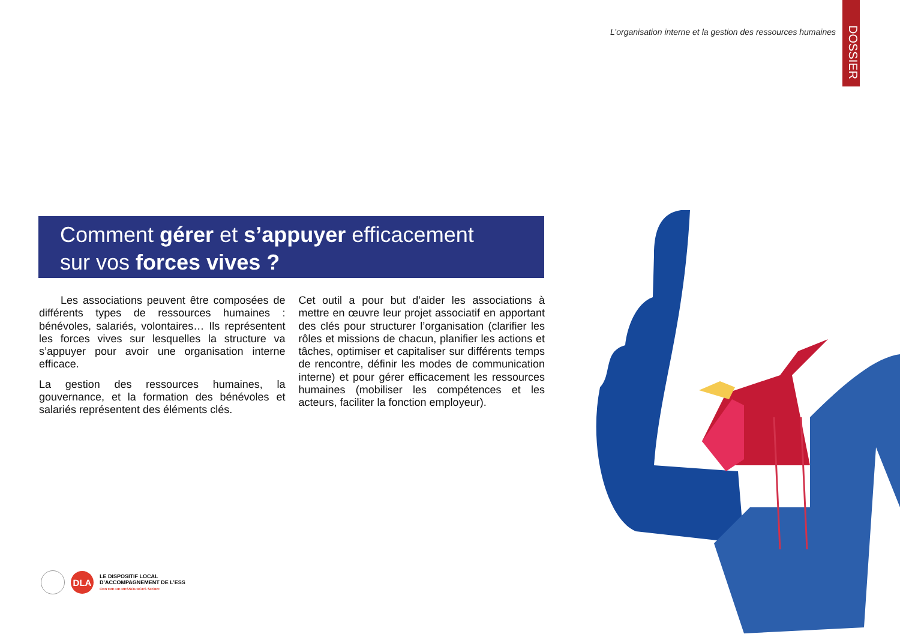L’organisation interne et la gestion des ressources humaines
DOSSIER
Comment gérer et s’appuyer efficacement
sur vos forces vives ?
  Les associations peuvent être composées de différents types de ressources humaines : bénévoles, salariés, volontaires… Ils représentent les forces vives sur lesquelles la structure va s’appuyer pour avoir une organisation interne efficace.
La gestion des ressources humaines, la gouvernance, et la formation des bénévoles et salariés représentent des éléments clés.
Cet outil a pour but d’aider les associations à mettre en œuvre leur projet associatif en apportant des clés pour structurer l’organisation (clarifier les rôles et missions de chacun, planifier les actions et tâches, optimiser et capitaliser sur différents temps de rencontre, définir les modes de communication interne) et pour gérer efficacement les ressources humaines (mobiliser les compétences et les acteurs, faciliter la fonction employeur).
DLA
LE DISPOSITIF LOCAL
D’ACCOMPAGNEMENT DE L’ESS
CENTRE DE RESSOURCES SPORT